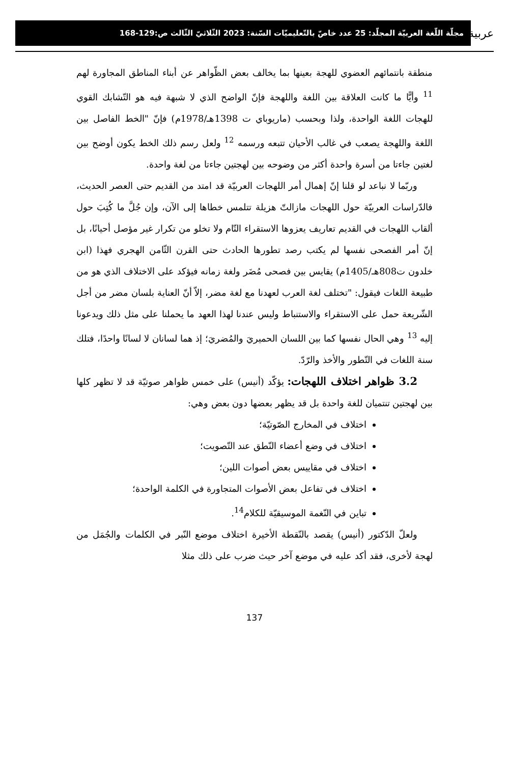ﻋﺮﺑﻴﺔ
مجلّة اللّغة العربيّة المجلّد: 25 عدد خاصّ بالتّعليميّات السّنة: 2023 الثّلاثيّ الثّالث ص:129-168
منطقة بانتمائهم العضوي للهجة بعينها بما يخالف بعض الظّواهر عن أبناء المناطق المجاورة لهم <sup>11</sup> وأيًّا ما كانت العلاقة بين اللغة واللهجة فإنّ الواضح الذي لا شبهة فيه هو التّشابك القوي للهجات اللغة الواحدة، ولذا وبحسب (ماريوباي ت 1398هـ/1978م) فإنّ "الخط الفاصل بين اللغة واللهجة يصعب في غالب الأحيان تتبعه ورسمه <sup>12</sup> ولعل رسم ذلك الخط يكون أوضح بين لغتين جاءتا من أسرة واحدة أكثر من وضوحه بين لهجتين جاءتا من لغة واحدة.
وربّما لا نباعد لو قلنا إنّ إهمال أمر اللهجات العربيّة قد امتد من القديم حتى العصر الحديث، فالدّراسات العربيّة حول اللهجات مازالتّ هزيلة تتلمس خطاها إلى الآن، وإن جُلَّ ما كُتِبَ حول ألقاب اللهجات في القديم تعاريف يعزوها الاستقراء التّام ولا تخلو من تكرار غير مؤصل أحيانًا، بل إنّ أمر الفصحى نفسها لم يكتب رصد تطورها الحادث حتى القرن الثّامن الهجري فهذا (ابن خلدون ت808هـ/1405م) يقايس بين فصحى مُضَر ولغة زمانه فيؤكد على الاختلاف الذي هو من طبيعة اللغات فيقول: "تختلف لغة العرب لعهدنا مع لغة مضر، إلاّ أنّ العناية بلسان مضر من أجل الشّريعة حمل على الاستقراء والاستنباط وليس عندنا لهذا العهد ما يحملنا على مثل ذلك ويدعونا إليه <sup>13</sup> وهي الحال نفسها كما بين اللسان الحميريَ والمُضريَ؛ إذ هما لسانان لا لسانًا واحدًا، فتلك سنة اللغات في التّطور والأخذ والرّدّ.
3.2 ظواهر اختلاف اللهجات: يؤكّد (أنيس) على خمس ظواهر صوتيّة قد لا تظهر كلها بين لهجتين تنتميان للغة واحدة بل قد يظهر بعضها دون بعض وهي:
اختلاف في المخارج الصّوتيّة؛
اختلاف في وضع أعضاء النّطق عند التّصويت؛
اختلاف في مقاييس بعض أصوات اللين؛
اختلاف في تفاعل بعض الأصوات المتجاورة في الكلمة الواحدة؛
تباين في النّغمة الموسيقيّة للكلام<sup>14</sup>.
ولعلّ الدّكتور (أنيس) يقصد بالنّقطة الأخيرة اختلاف موضع النّبر في الكلمات والجُمَل من لهجة لأخرى، فقد أكد عليه في موضع آخر حيث ضرب على ذلك مثلا
137